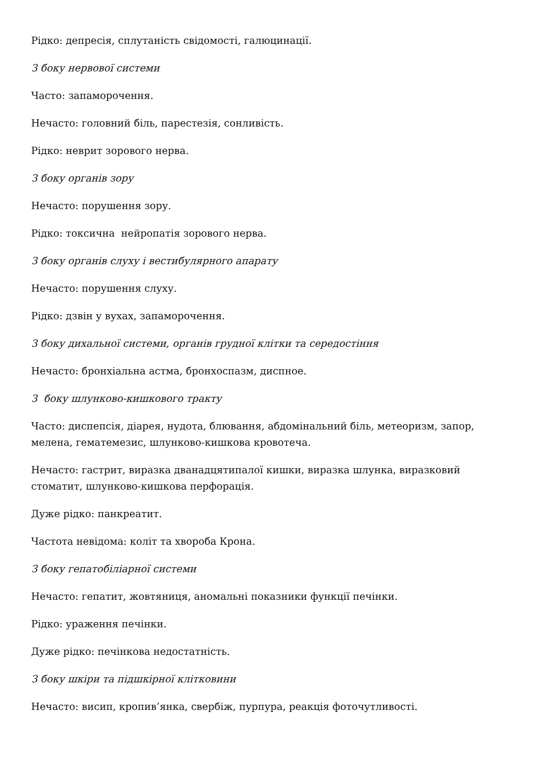Рідко: депресія, сплутаність свідомості, галюцинації.
З боку нервової системи
Часто: запаморочення.
Нечасто: головний біль, парестезія, сонливість.
Рідко: неврит зорового нерва.
З боку органів зору
Нечасто: порушення зору.
Рідко: токсична нейропатія зорового нерва.
З боку органів слуху і вестибулярного апарату
Нечасто: порушення слуху.
Рідко: дзвін у вухах, запаморочення.
З боку дихальної системи, органів грудної клітки та середостіння
Нечасто: бронхіальна астма, бронхоспазм, диспное.
З боку шлунково-кишкового тракту
Часто: диспепсія, діарея, нудота, блювання, абдомінальний біль, метеоризм, запор, мелена, гематемезис, шлунково-кишкова кровотеча.
Нечасто: гастрит, виразка дванадцятипалої кишки, виразка шлунка, виразковий стоматит, шлунково-кишкова перфорація.
Дуже рідко: панкреатит.
Частота невідома: коліт та хвороба Крона.
З боку гепатобіліарної системи
Нечасто: гепатит, жовтяниця, аномальні показники функції печінки.
Рідко: ураження печінки.
Дуже рідко: печінкова недостатність.
З боку шкіри та підшкірної клітковини
Нечасто: висип, кропив’янка, свербіж, пурпура, реакція фоточутливості.